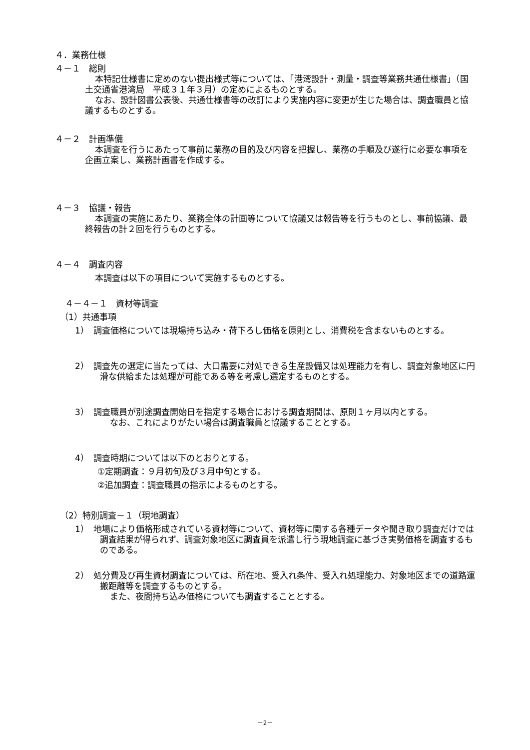４．業務仕様
４－１　総則
本特記仕様書に定めのない提出様式等については、「港湾設計・測量・調査等業務共通仕様書」（国土交通省港湾局　平成３１年３月）の定めによるものとする。
なお、設計図書公表後、共通仕様書等の改訂により実施内容に変更が生じた場合は、調査職員と協議するものとする。
４－２　計画準備
本調査を行うにあたって事前に業務の目的及び内容を把握し、業務の手順及び遂行に必要な事項を企画立案し、業務計画書を作成する。
４－３　協議・報告
本調査の実施にあたり、業務全体の計画等について協議又は報告等を行うものとし、事前協議、最終報告の計２回を行うものとする。
４－４　調査内容
本調査は以下の項目について実施するものとする。
４－４－１　資材等調査
（1）共通事項
1）　調査価格については現場持ち込み・荷下ろし価格を原則とし、消費税を含まないものとする。
2）　調査先の選定に当たっては、大口需要に対処できる生産設備又は処理能力を有し、調査対象地区に円滑な供給または処理が可能である等を考慮し選定するものとする。
3）　調査職員が別途調査開始日を指定する場合における調査期間は、原則１ヶ月以内とする。
なお、これによりがたい場合は調査職員と協議することとする。
4）　調査時期については以下のとおりとする。
①定期調査：９月初旬及び３月中旬とする。
②追加調査：調査職員の指示によるものとする。
（2）特別調査－１（現地調査）
1）　地場により価格形成されている資材等について、資材等に関する各種データや聞き取り調査だけでは調査結果が得られず、調査対象地区に調査員を派遣し行う現地調査に基づき実勢価格を調査するものである。
2）　処分費及び再生資材調査については、所在地、受入れ条件、受入れ処理能力、対象地区までの道路運搬距離等を調査するものとする。
また、夜間持ち込み価格についても調査することとする。
－2－